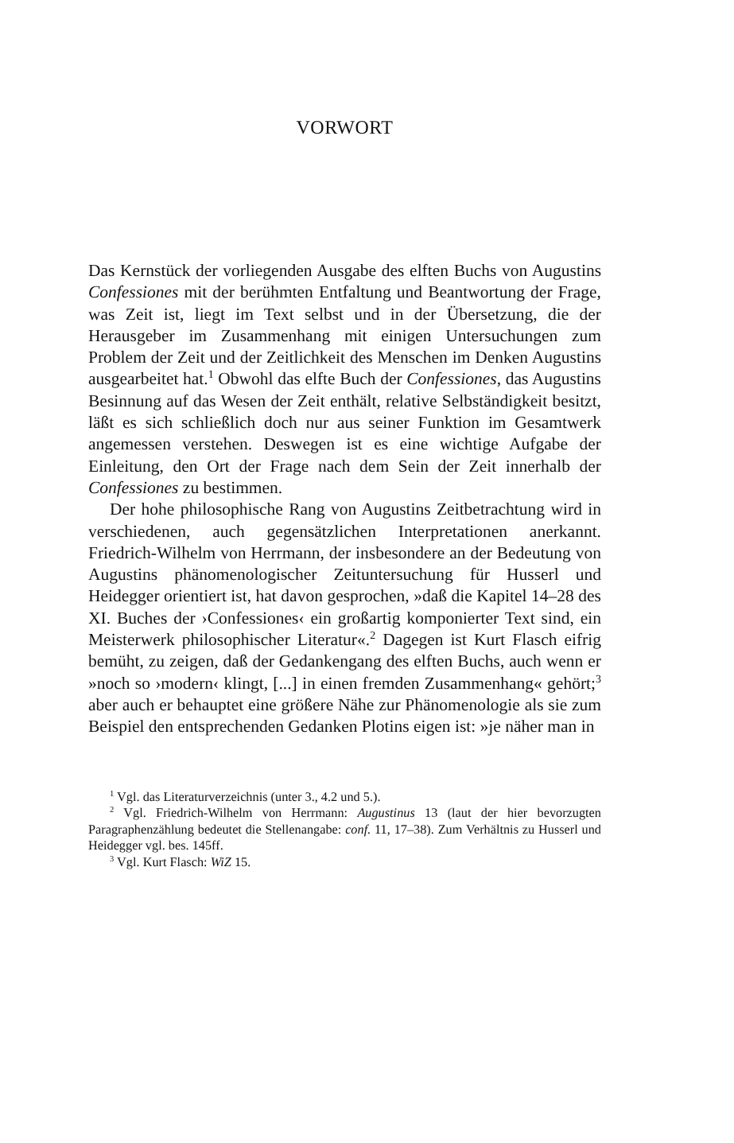VORWORT
Das Kernstück der vorliegenden Ausgabe des elften Buchs von Augustins Confessiones mit der berühmten Entfaltung und Beantwortung der Frage, was Zeit ist, liegt im Text selbst und in der Übersetzung, die der Herausgeber im Zusammenhang mit einigen Untersuchungen zum Problem der Zeit und der Zeitlichkeit des Menschen im Denken Augustins ausgearbeitet hat.<sup>1</sup> Obwohl das elfte Buch der Confessiones, das Augustins Besinnung auf das Wesen der Zeit enthält, relative Selbständigkeit besitzt, läßt es sich schließlich doch nur aus seiner Funktion im Gesamtwerk angemessen verstehen. Deswegen ist es eine wichtige Aufgabe der Einleitung, den Ort der Frage nach dem Sein der Zeit innerhalb der Confessiones zu bestimmen.
Der hohe philosophische Rang von Augustins Zeitbetrachtung wird in verschiedenen, auch gegensätzlichen Interpretationen anerkannt. Friedrich-Wilhelm von Herrmann, der insbesondere an der Bedeutung von Augustins phänomenologischer Zeituntersuchung für Husserl und Heidegger orientiert ist, hat davon gesprochen, »daß die Kapitel 14–28 des XI. Buches der ›Confessiones‹ ein großartig komponierter Text sind, ein Meisterwerk philosophischer Literatur«.<sup>2</sup> Dagegen ist Kurt Flasch eifrig bemüht, zu zeigen, daß der Gedankengang des elften Buchs, auch wenn er »noch so ›modern‹ klingt, [...] in einen fremden Zusammenhang« gehört;<sup>3</sup> aber auch er behauptet eine größere Nähe zur Phänomenologie als sie zum Beispiel den entsprechenden Gedanken Plotins eigen ist: »je näher man in
<sup>1</sup> Vgl. das Literaturverzeichnis (unter 3., 4.2 und 5.).
<sup>2</sup> Vgl. Friedrich-Wilhelm von Herrmann: Augustinus 13 (laut der hier bevorzugten Paragraphenzählung bedeutet die Stellenangabe: conf. 11, 17–38). Zum Verhältnis zu Husserl und Heidegger vgl. bes. 145ff.
<sup>3</sup> Vgl. Kurt Flasch: WiZ 15.